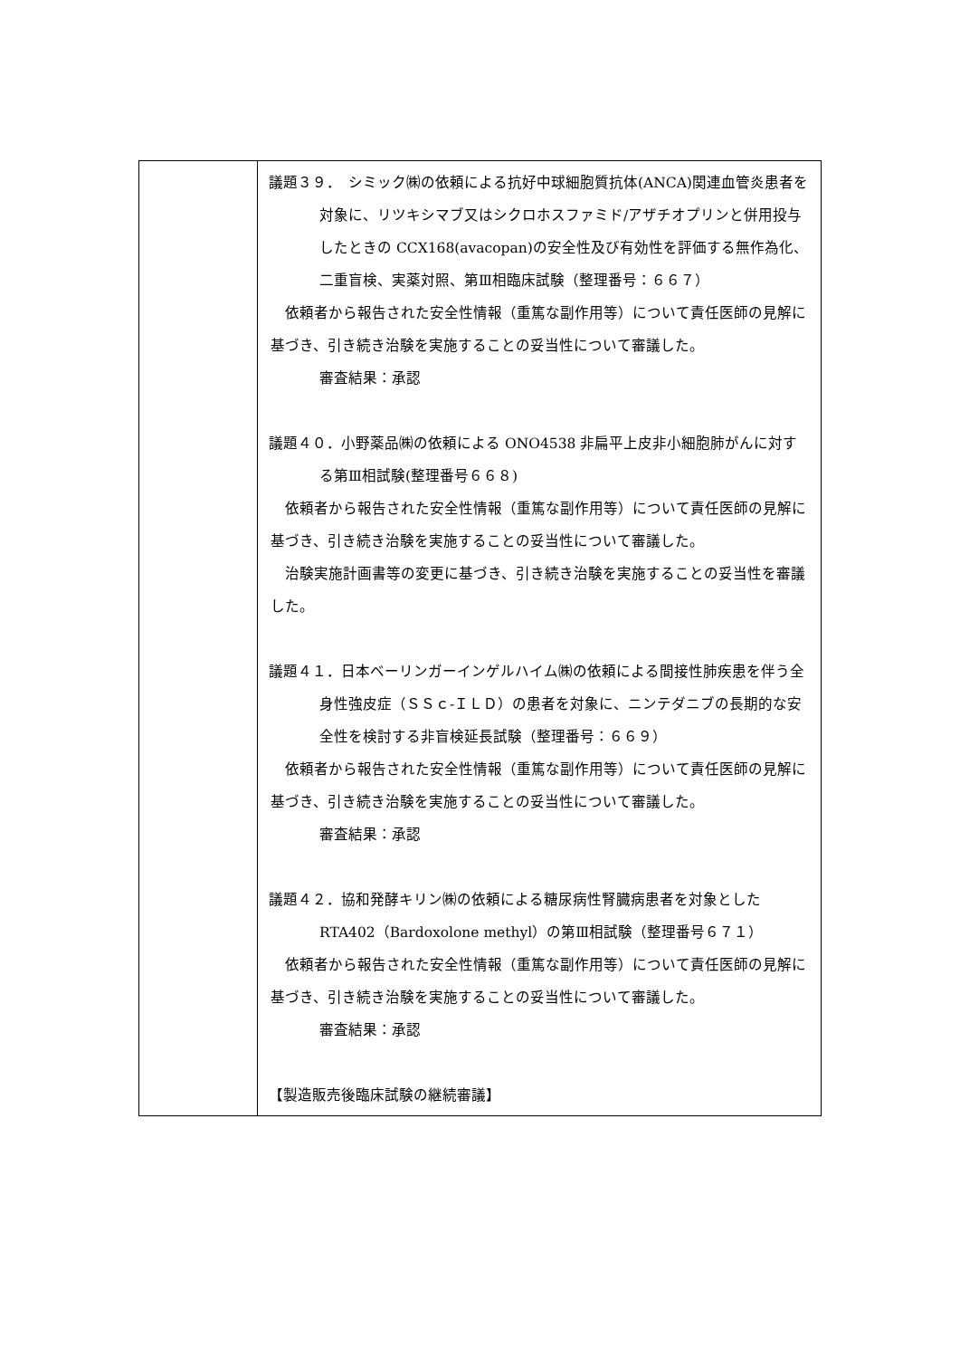| | 議題３９． シミック㈱の依頼による抗好中球細胞質抗体(ANCA)関連血管炎患者を対象に、リツキシマブ又はシクロホスファミド/アザチオプリンと併用投与したときの CCX168(avacopan)の安全性及び有効性を評価する無作為化、二重盲検、実薬対照、第Ⅲ相臨床試験（整理番号：６６７） 依頼者から報告された安全性情報（重篤な副作用等）について責任医師の見解に基づき、引き続き治験を実施することの妥当性について審議した。 審査結果：承認 議題４０．小野薬品㈱の依頼による ONO4538 非扁平上皮非小細胞肺がんに対する第Ⅲ相試験(整理番号６６８) 依頼者から報告された安全性情報（重篤な副作用等）について責任医師の見解に基づき、引き続き治験を実施することの妥当性について審議した。 治験実施計画書等の変更に基づき、引き続き治験を実施することの妥当性を審議した。 議題４１．日本ベーリンガーインゲルハイム㈱の依頼による間接性肺疾患を伴う全身性強皮症（ＳＳｃ-ＩＬＤ）の患者を対象に、ニンテダニブの長期的な安全性を検討する非盲検延長試験（整理番号：６６９） 依頼者から報告された安全性情報（重篤な副作用等）について責任医師の見解に基づき、引き続き治験を実施することの妥当性について審議した。 審査結果：承認 議題４２．協和発酵キリン㈱の依頼による糖尿病性腎臓病患者を対象とした RTA402（Bardoxolone methyl）の第Ⅲ相試験（整理番号６７１） 依頼者から報告された安全性情報（重篤な副作用等）について責任医師の見解に基づき、引き続き治験を実施することの妥当性について審議した。 審査結果：承認 【製造販売後臨床試験の継続審議】 |